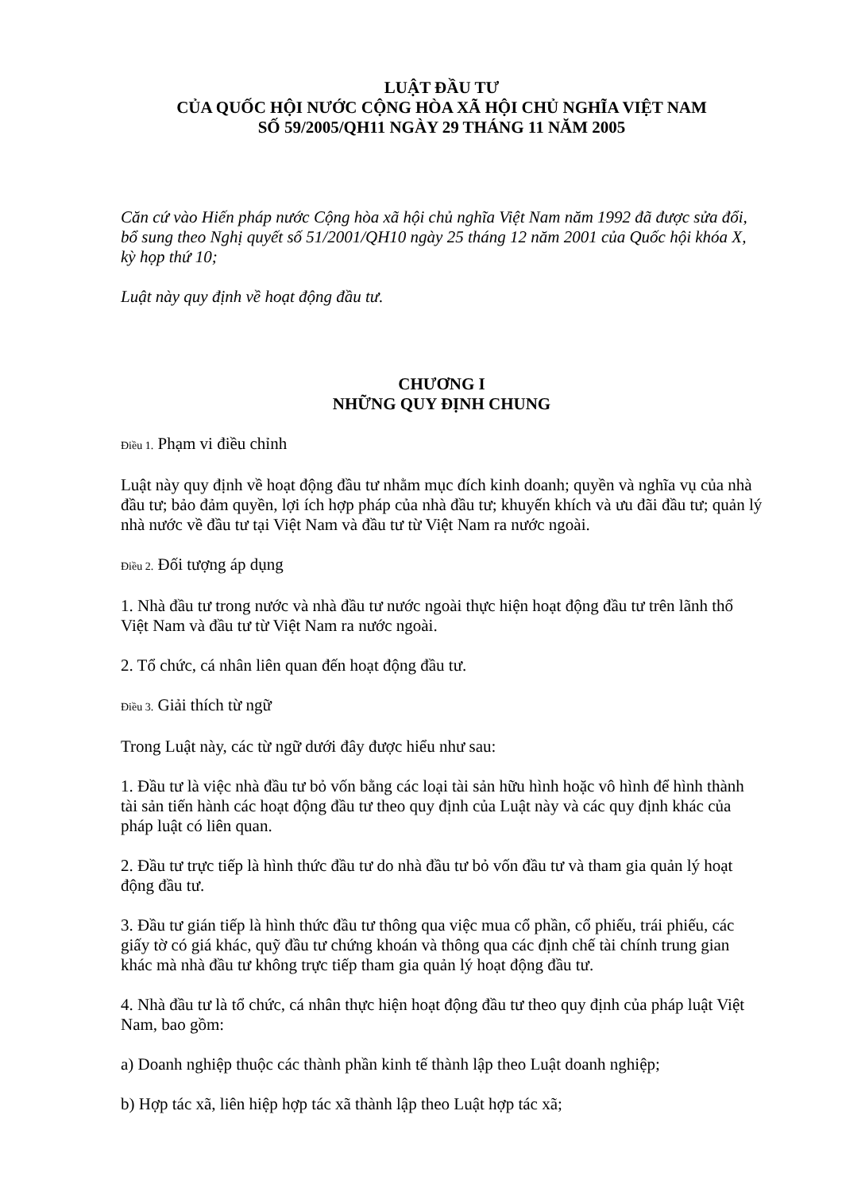LUẬT ĐẦU TƯ
CỦA QUỐC HỘI NƯỚC CỘNG HÒA XÃ HỘI CHỦ NGHĨA VIỆT NAM
SỐ 59/2005/QH11 NGÀY 29 THÁNG 11 NĂM 2005
Căn cứ vào Hiến pháp nước Cộng hòa xã hội chủ nghĩa Việt Nam năm 1992 đã được sửa đổi, bổ sung theo Nghị quyết số 51/2001/QH10 ngày 25 tháng 12 năm 2001 của Quốc hội khóa X, kỳ họp thứ 10;
Luật này quy định về hoạt động đầu tư.
CHƯƠNG I
NHỮNG QUY ĐỊNH CHUNG
Điều 1. Phạm vi điều chỉnh
Luật này quy định về hoạt động đầu tư nhằm mục đích kinh doanh; quyền và nghĩa vụ của nhà đầu tư; bảo đảm quyền, lợi ích hợp pháp của nhà đầu tư; khuyến khích và ưu đãi đầu tư; quản lý nhà nước về đầu tư tại Việt Nam và đầu tư từ Việt Nam ra nước ngoài.
Điều 2. Đối tượng áp dụng
1. Nhà đầu tư trong nước và nhà đầu tư nước ngoài thực hiện hoạt động đầu tư trên lãnh thổ Việt Nam và đầu tư từ Việt Nam ra nước ngoài.
2. Tổ chức, cá nhân liên quan đến hoạt động đầu tư.
Điều 3. Giải thích từ ngữ
Trong Luật này, các từ ngữ dưới đây được hiểu như sau:
1. Đầu tư là việc nhà đầu tư bỏ vốn bằng các loại tài sản hữu hình hoặc vô hình để hình thành tài sản tiến hành các hoạt động đầu tư theo quy định của Luật này và các quy định khác của pháp luật có liên quan.
2. Đầu tư trực tiếp là hình thức đầu tư do nhà đầu tư bỏ vốn đầu tư và tham gia quản lý hoạt động đầu tư.
3. Đầu tư gián tiếp là hình thức đầu tư thông qua việc mua cổ phần, cổ phiếu, trái phiếu, các giấy tờ có giá khác, quỹ đầu tư chứng khoán và thông qua các định chế tài chính trung gian khác mà nhà đầu tư không trực tiếp tham gia quản lý hoạt động đầu tư.
4. Nhà đầu tư là tổ chức, cá nhân thực hiện hoạt động đầu tư theo quy định của pháp luật Việt Nam, bao gồm:
a) Doanh nghiệp thuộc các thành phần kinh tế thành lập theo Luật doanh nghiệp;
b) Hợp tác xã, liên hiệp hợp tác xã thành lập theo Luật hợp tác xã;